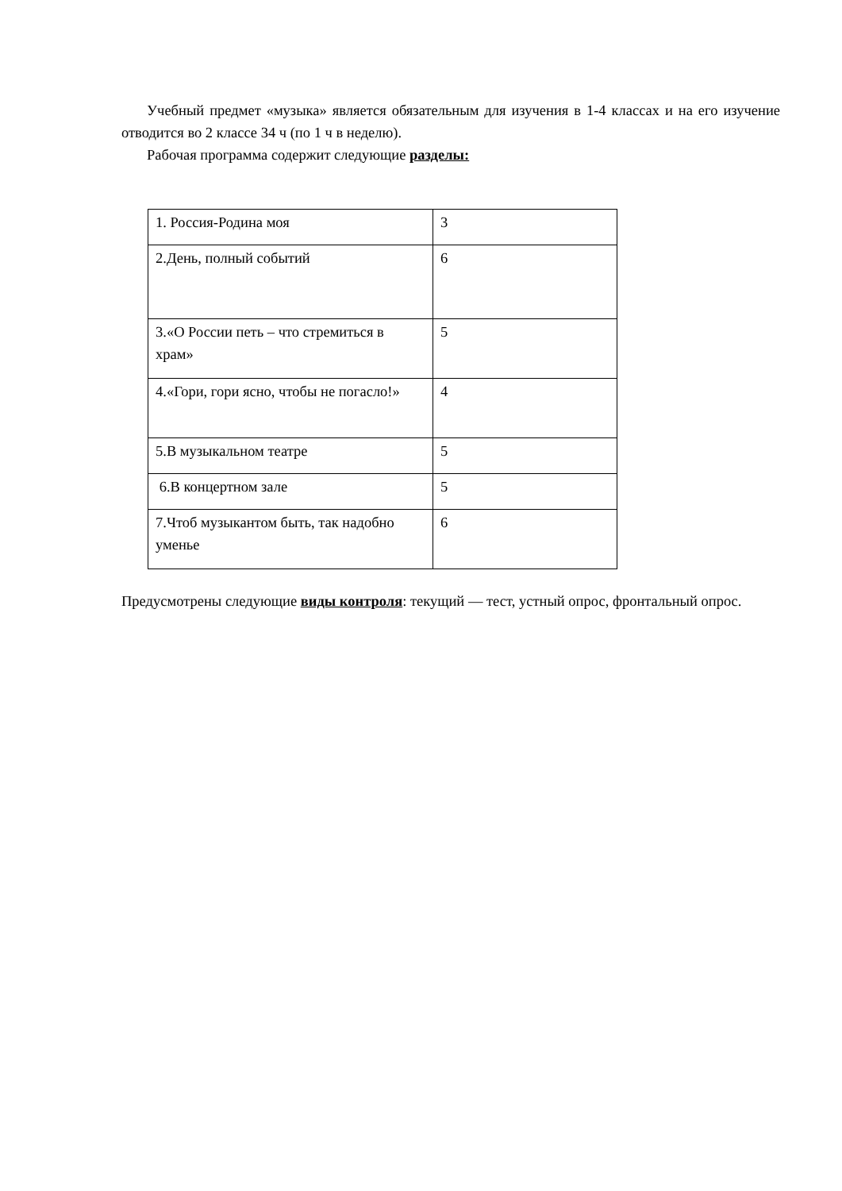Учебный предмет «музыка» является обязательным для изучения в 1-4 классах и на его изучение отводится во 2 классе 34 ч (по 1 ч в неделю).
Рабочая программа содержит следующие разделы:
| 1. Россия-Родина моя | 3 |
| 2.День, полный событий | 6 |
| 3.«О России петь – что стремиться в храм» | 5 |
| 4.«Гори, гори ясно, чтобы не погасло!» | 4 |
| 5.В музыкальном театре | 5 |
| 6.В концертном зале | 5 |
| 7.Чтоб музыкантом быть, так надобно уменье | 6 |
Предусмотрены следующие виды контроля: текущий — тест, устный опрос, фронтальный опрос.